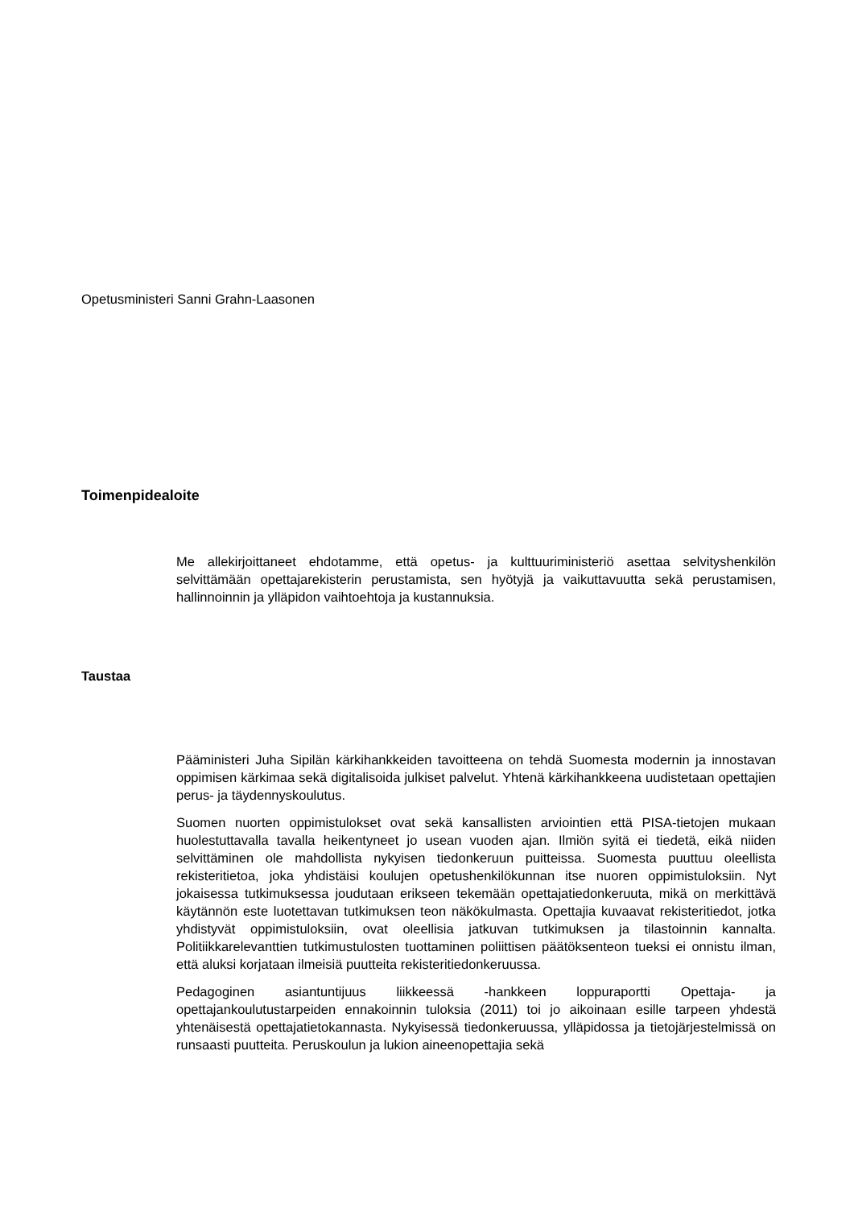Opetusministeri Sanni Grahn-Laasonen
Toimenpidealoite
Me allekirjoittaneet ehdotamme, että opetus- ja kulttuuriministeriö asettaa selvityshenkilön selvittämään opettajarekisterin perustamista, sen hyötyjä ja vaikuttavuutta sekä perustamisen, hallinnoinnin ja ylläpidon vaihtoehtoja ja kustannuksia.
Taustaa
Pääministeri Juha Sipilän kärkihankkeiden tavoitteena on tehdä Suomesta modernin ja innostavan oppimisen kärkimaa sekä digitalisoida julkiset palvelut. Yhtenä kärkihankkeena uudistetaan opettajien perus- ja täydennyskoulutus.
Suomen nuorten oppimistulokset ovat sekä kansallisten arviointien että PISA-tietojen mukaan huolestuttavalla tavalla heikentyneet jo usean vuoden ajan. Ilmiön syitä ei tiedetä, eikä niiden selvittäminen ole mahdollista nykyisen tiedonkeruun puitteissa. Suomesta puuttuu oleellista rekisteritietoa, joka yhdistäisi koulujen opetushenkilökunnan itse nuoren oppimistuloksiin. Nyt jokaisessa tutkimuksessa joudutaan erikseen tekemään opettajatiedonkeruuta, mikä on merkittävä käytännön este luotettavan tutkimuksen teon näkökulmasta. Opettajia kuvaavat rekisteritiedot, jotka yhdistyvät oppimistuloksiin, ovat oleellisia jatkuvan tutkimuksen ja tilastoinnin kannalta. Politiikkarelevanttien tutkimustulosten tuottaminen poliittisen päätöksenteon tueksi ei onnistu ilman, että aluksi korjataan ilmeisiä puutteita rekisteritiedonkeruussa.
Pedagoginen asiantuntijuus liikkeessä -hankkeen loppuraportti Opettaja- ja opettajankoulutustarpeiden ennakoinnin tuloksia (2011) toi jo aikoinaan esille tarpeen yhdestä yhtenäisestä opettajatietokannasta. Nykyisessä tiedonkeruussa, ylläpidossa ja tietojärjestelmissä on runsaasti puutteita. Peruskoulun ja lukion aineenopettajia sekä